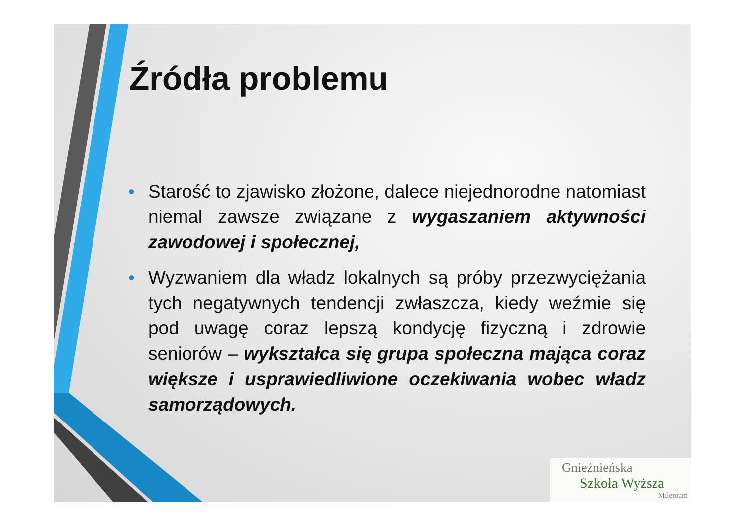Źródła problemu
• Starość to zjawisko złożone, dalece niejednorodne natomiast niemal zawsze związane z wygaszaniem aktywności zawodowej i społecznej,
• Wyzwaniem dla władz lokalnych są próby przezwyciężania tych negatywnych tendencji zwłaszcza, kiedy weźmie się pod uwagę coraz lepszą kondycję fizyczną i zdrowie seniorów – wykształca się grupa społeczna mająca coraz większe i usprawiedliwione oczekiwania wobec władz samorządowych.
Gnieźnieńska
Szkoła Wyższa
Milenium